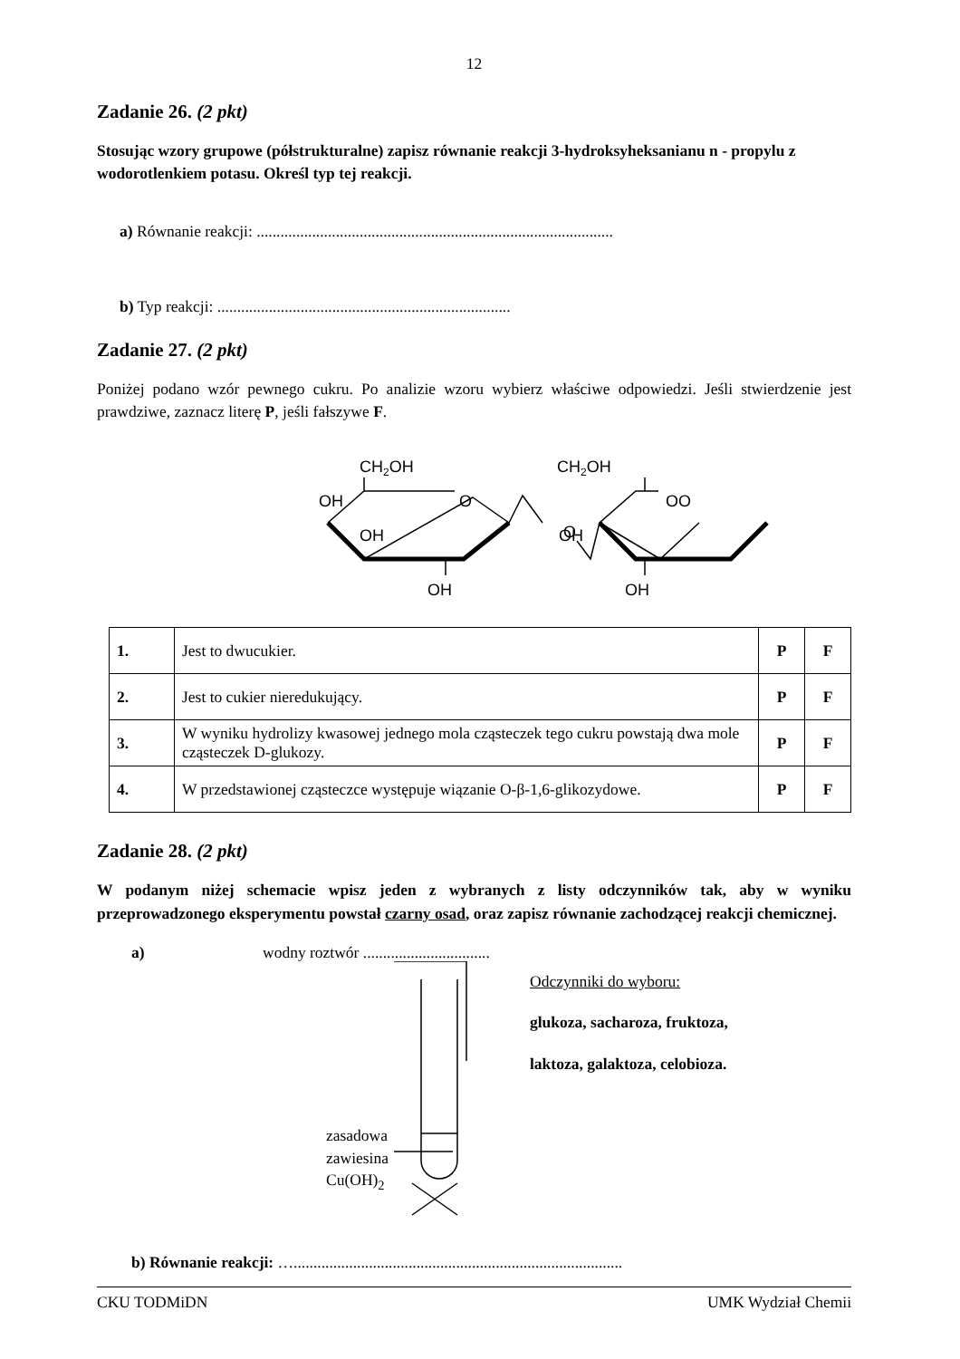12
Zadanie 26. (2 pkt)
Stosując wzory grupowe (półstrukturalne) zapisz równanie reakcji 3-hydroksyheksanianu n - propylu z wodorotlenkiem potasu. Określ typ tej reakcji.
a) Równanie reakcji: ..........................................................................................
b) Typ reakcji: ..........................................................................
Zadanie 27. (2 pkt)
Poniżej podano wzór pewnego cukru. Po analizie wzoru wybierz właściwe odpowiedzi. Jeśli stwierdzenie jest prawdziwe, zaznacz literę P, jeśli fałszywe F.
CH2OH
OH
OH
OH
O
O
CH2OH
OO
OH
OH
| 1. | Jest to dwucukier. | P | F |
| 2. | Jest to cukier nieredukujący. | P | F |
| 3. | W wyniku hydrolizy kwasowej jednego mola cząsteczek tego cukru powstają dwa mole cząsteczek D-glukozy. | P | F |
| 4. | W przedstawionej cząsteczce występuje wiązanie O-β-1,6-glikozydowe. | P | F |
Zadanie 28. (2 pkt)
W podanym niżej schemacie wpisz jeden z wybranych z listy odczynników tak, aby w wyniku przeprowadzonego eksperymentu powstał czarny osad, oraz zapisz równanie zachodzącej reakcji chemicznej.
a) wodny roztwór ................................
zasadowa
zawiesina
Cu(OH)<sub>2</sub>
Odczynniki do wyboru:
glukoza, sacharoza, fruktoza,
laktoza, galaktoza, celobioza.
b) Równanie reakcji: …...................................................................................
CKU TODMiDN UMK Wydział Chemii